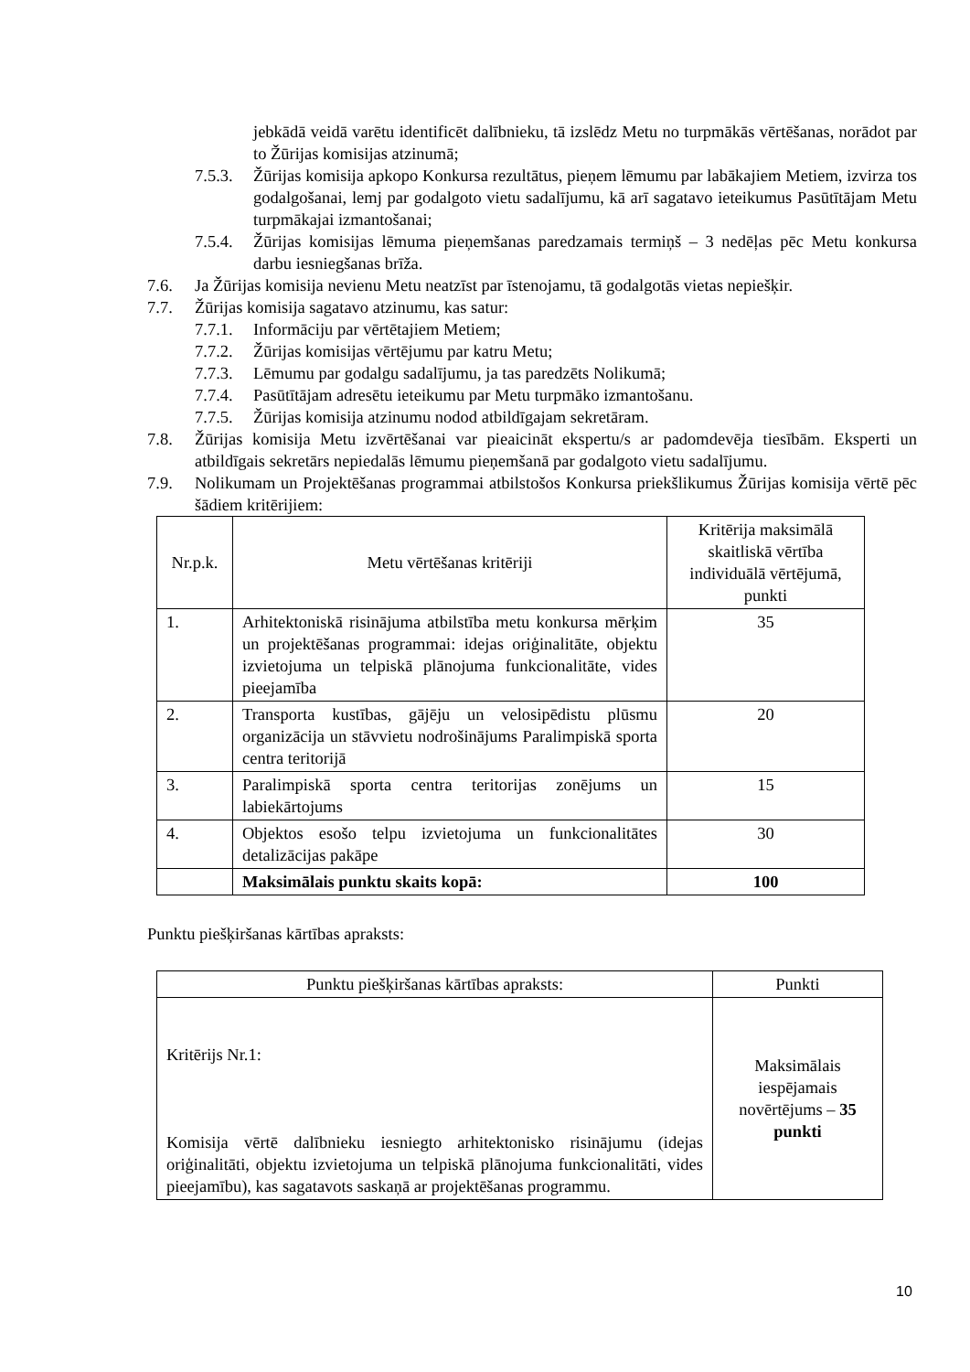jebkādā veidā varētu identificēt dalībnieku, tā izslēdz Metu no turpmākās vērtēšanas, norādot par to Žūrijas komisijas atzinumā;
7.5.3.
Žūrijas komisija apkopo Konkursa rezultātus, pieņem lēmumu par labākajiem Metiem, izvirza tos godalgošanai, lemj par godalgoto vietu sadalījumu, kā arī sagatavo ieteikumus Pasūtītājam Metu turpmākajai izmantošanai;
7.5.4.
Žūrijas komisijas lēmuma pieņemšanas paredzamais termiņš – 3 nedēļas pēc Metu konkursa darbu iesniegšanas brīža.
7.6. Ja Žūrijas komisija nevienu Metu neatzīst par īstenojamu, tā godalgotās vietas nepiešķir.
7.7. Žūrijas komisija sagatavo atzinumu, kas satur:
7.7.1.
Informāciju par vērtētajiem Metiem;
7.7.2.
Žūrijas komisijas vērtējumu par katru Metu;
7.7.3.
Lēmumu par godalgu sadalījumu, ja tas paredzēts Nolikumā;
7.7.4.
Pasūtītājam adresētu ieteikumu par Metu turpmāko izmantošanu.
7.7.5.
Žūrijas komisija atzinumu nodod atbildīgajam sekretāram.
7.8. Žūrijas komisija Metu izvērtēšanai var pieaicināt ekspertu/s ar padomdevēja tiesībām. Eksperti un atbildīgais sekretārs nepiedalās lēmumu pieņemšanā par godalgoto vietu sadalījumu.
7.9. Nolikumam un Projektēšanas programmai atbilstošos Konkursa priekšlikumus Žūrijas komisija vērtē pēc šādiem kritērijiem:
| Nr.p.k. | Metu vērtēšanas kritēriji | Kritērija maksimālā skaitliskā vērtība individuālā vērtējumā, punkti |
| --- | --- | --- |
| 1. | Arhitektoniskā risinājuma atbilstība metu konkursa mērķim un projektēšanas programmai: idejas oriģinalitāte, objektu izvietojuma un telpiskā plānojuma funkcionalitāte, vides pieejamība | 35 |
| 2. | Transporta kustības, gājēju un velosipēdistu plūsmu organizācija un stāvvietu nodrošinājums Paralimpiskā sporta centra teritorijā | 20 |
| 3. | Paralimpiskā sporta centra teritorijas zonējums un labiekārtojums | 15 |
| 4. | Objektos esošo telpu izvietojuma un funkcionalitātes detalizācijas pakāpe | 30 |
| | Maksimālais punktu skaits kopā: | 100 |
Punktu piešķiršanas kārtības apraksts:
| Punktu piešķiršanas kārtības apraksts: | Punkti |
| --- | --- |
| Kritērijs Nr.1: Komisija vērtē dalībnieku iesniegto arhitektonisko risinājumu (idejas oriģinalitāti, objektu izvietojuma un telpiskā plānojuma funkcionalitāti, vides pieejamību), kas sagatavots saskaņā ar projektēšanas programmu. | Maksimālais iespējamais novērtējums – 35 punkti |
10